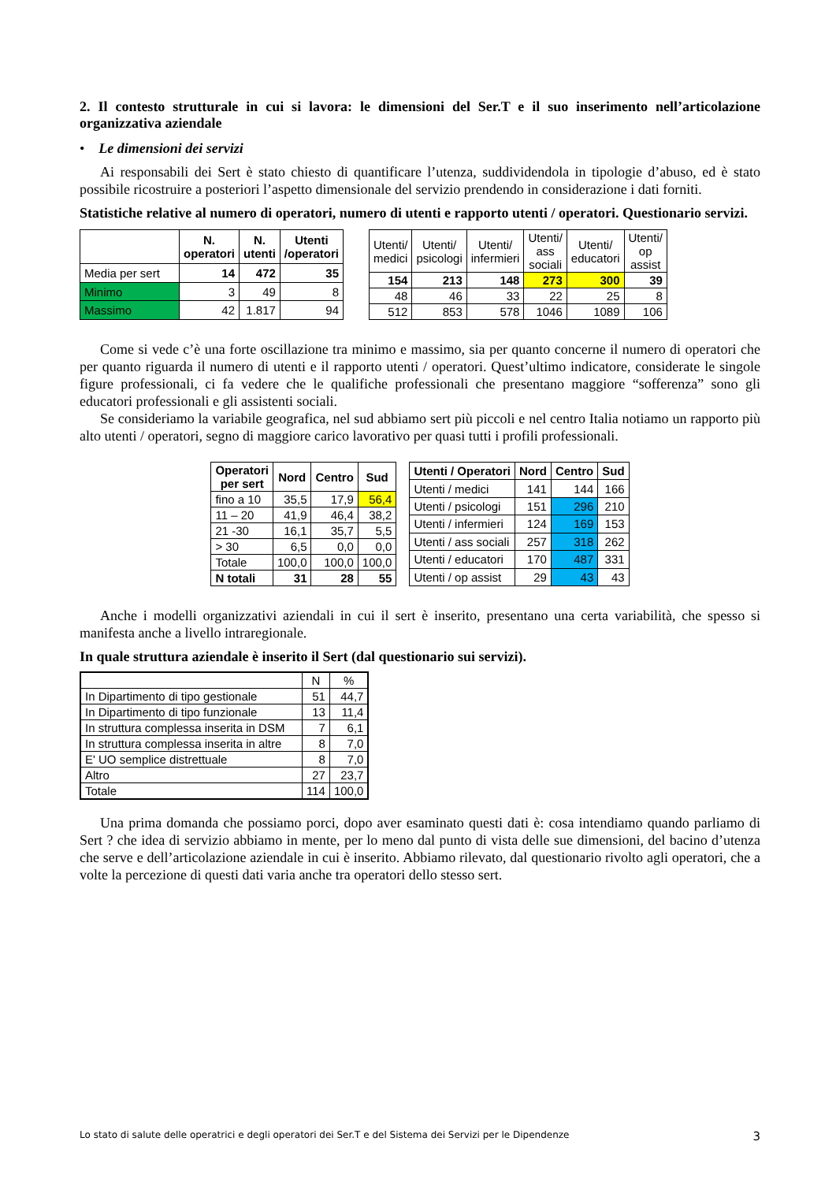2. Il contesto strutturale in cui si lavora: le dimensioni del Ser.T e il suo inserimento nell’articolazione organizzativa aziendale
• Le dimensioni dei servizi
Ai responsabili dei Sert è stato chiesto di quantificare l’utenza, suddividendola in tipologie d’abuso, ed è stato possibile ricostruire a posteriori l’aspetto dimensionale del servizio prendendo in considerazione i dati forniti.
Statistiche relative al numero di operatori, numero di utenti e rapporto utenti / operatori. Questionario servizi.
| | N. operatori | N. utenti | Utenti /operatori |
| --- | --- | --- | --- |
| Media per sert | 14 | 472 | 35 |
| Minimo | 3 | 49 | 8 |
| Massimo | 42 | 1.817 | 94 |
| Utenti/ medici | Utenti/ psicologi | Utenti/ infermieri | Utenti/ ass sociali | Utenti/ educatori | Utenti/ op assist |
| --- | --- | --- | --- | --- | --- |
| 154 | 213 | 148 | 273 | 300 | 39 |
| 48 | 46 | 33 | 22 | 25 | 8 |
| 512 | 853 | 578 | 1046 | 1089 | 106 |
Come si vede c’è una forte oscillazione tra minimo e massimo, sia per quanto concerne il numero di operatori che per quanto riguarda il numero di utenti e il rapporto utenti / operatori. Quest’ultimo indicatore, considerate le singole figure professionali, ci fa vedere che le qualifiche professionali che presentano maggiore “sofferenza” sono gli educatori professionali e gli assistenti sociali.
Se consideriamo la variabile geografica, nel sud abbiamo sert più piccoli e nel centro Italia notiamo un rapporto più alto utenti / operatori, segno di maggiore carico lavorativo per quasi tutti i profili professionali.
| Operatori per sert | Nord | Centro | Sud |
| --- | --- | --- | --- |
| fino a 10 | 35,5 | 17,9 | 56,4 |
| 11 – 20 | 41,9 | 46,4 | 38,2 |
| 21 -30 | 16,1 | 35,7 | 5,5 |
| > 30 | 6,5 | 0,0 | 0,0 |
| Totale | 100,0 | 100,0 | 100,0 |
| N totali | 31 | 28 | 55 |
| Utenti / Operatori | Nord | Centro | Sud |
| --- | --- | --- | --- |
| Utenti / medici | 141 | 144 | 166 |
| Utenti / psicologi | 151 | 296 | 210 |
| Utenti / infermieri | 124 | 169 | 153 |
| Utenti / ass sociali | 257 | 318 | 262 |
| Utenti / educatori | 170 | 487 | 331 |
| Utenti / op assist | 29 | 43 | 43 |
Anche i modelli organizzativi aziendali in cui il sert è inserito, presentano una certa variabilità, che spesso si manifesta anche a livello intraregionale.
In quale struttura aziendale è inserito il Sert (dal questionario sui servizi).
| | N | % |
| --- | --- | --- |
| In Dipartimento di tipo gestionale | 51 | 44,7 |
| In Dipartimento di tipo funzionale | 13 | 11,4 |
| In struttura complessa inserita in DSM | 7 | 6,1 |
| In struttura complessa inserita in altre | 8 | 7,0 |
| E' UO semplice distrettuale | 8 | 7,0 |
| Altro | 27 | 23,7 |
| Totale | 114 | 100,0 |
Una prima domanda che possiamo porci, dopo aver esaminato questi dati è: cosa intendiamo quando parliamo di Sert ? che idea di servizio abbiamo in mente, per lo meno dal punto di vista delle sue dimensioni, del bacino d’utenza che serve e dell’articolazione aziendale in cui è inserito. Abbiamo rilevato, dal questionario rivolto agli operatori, che a volte la percezione di questi dati varia anche tra operatori dello stesso sert.
Lo stato di salute delle operatrici e degli operatori dei Ser.T e del Sistema dei Servizi per le Dipendenze 3